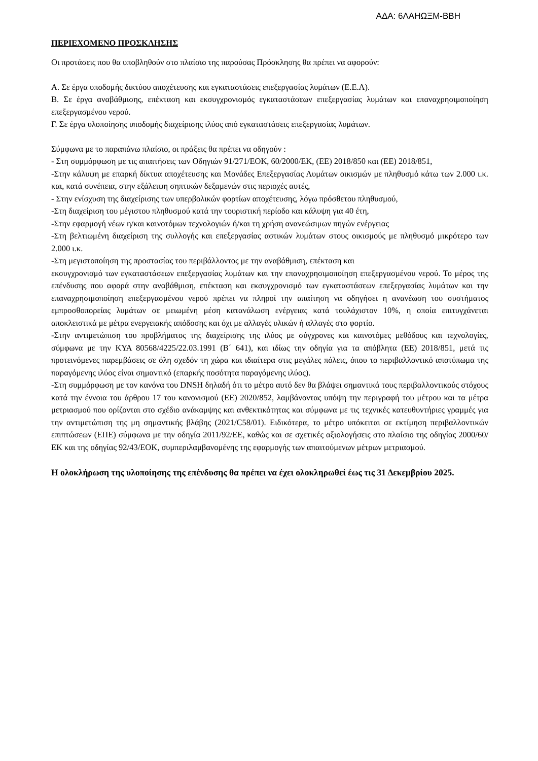ΑΔΑ: 6ΛΑΗΩΞΜ-ΒΒΗ
ΠΕΡΙΕΧΟΜΕΝΟ ΠΡΟΣΚΛΗΣΗΣ
Οι προτάσεις που θα υποβληθούν στο πλαίσιο της παρούσας Πρόσκλησης θα πρέπει να αφορούν:
Α. Σε έργα υποδομής δικτύου αποχέτευσης και εγκαταστάσεις επεξεργασίας λυμάτων (Ε.Ε.Λ).
Β. Σε έργα αναβάθμισης, επέκταση και εκσυγχρονισμός εγκαταστάσεων επεξεργασίας λυμάτων και επαναχρησιμοποίηση επεξεργασμένου νερού.
Γ. Σε έργα υλοποίησης υποδομής διαχείρισης ιλύος από εγκαταστάσεις επεξεργασίας λυμάτων.
Σύμφωνα με το παραπάνω πλαίσιο, οι πράξεις θα πρέπει να οδηγούν :
- Στη συμμόρφωση με τις απαιτήσεις των Οδηγιών 91/271/ΕΟΚ, 60/2000/ΕΚ, (ΕΕ) 2018/850 και (ΕΕ) 2018/851,
-Στην κάλυψη με επαρκή δίκτυα αποχέτευσης και Μονάδες Επεξεργασίας Λυμάτων οικισμών με πληθυσμό κάτω των 2.000 ι.κ. και, κατά συνέπεια, στην εξάλειψη σηπτικών δεξαμενών στις περιοχές αυτές,
- Στην ενίσχυση της διαχείρισης των υπερβολικών φορτίων αποχέτευσης, λόγω πρόσθετου πληθυσμού,
-Στη διαχείριση του μέγιστου πληθυσμού κατά την τουριστική περίοδο και κάλυψη για 40 έτη,
-Στην εφαρμογή νέων η/και καινοτόμων τεχνολογιών ή/και τη χρήση ανανεώσιμων πηγών ενέργειας
-Στη βελτιωμένη διαχείριση της συλλογής και επεξεργασίας αστικών λυμάτων στους οικισμούς με πληθυσμό μικρότερο των 2.000 ι.κ.
-Στη μεγιστοποίηση της προστασίας του περιβάλλοντος με την αναβάθμιση, επέκταση και
εκσυγχρονισμό των εγκαταστάσεων επεξεργασίας λυμάτων και την επαναχρησιμοποίηση επεξεργασμένου νερού. Το μέρος της επένδυσης που αφορά στην αναβάθμιση, επέκταση και εκσυγχρονισμό των εγκαταστάσεων επεξεργασίας λυμάτων και την επαναχρησιμοποίηση επεξεργασμένου νερού πρέπει να πληροί την απαίτηση να οδηγήσει η ανανέωση του συστήματος εμπροσθοπορείας λυμάτων σε μειωμένη μέση κατανάλωση ενέργειας κατά τουλάχιστον 10%, η οποία επιτυγχάνεται αποκλειστικά με μέτρα ενεργειακής απόδοσης και όχι με αλλαγές υλικών ή αλλαγές στο φορτίο.
-Στην αντιμετώπιση του προβλήματος της διαχείρισης της ιλύος με σύγχρονες και καινοτόμες μεθόδους και τεχνολογίες, σύμφωνα με την ΚΥΑ 80568/4225/22.03.1991 (Β΄ 641), και ιδίως την οδηγία για τα απόβλητα (ΕΕ) 2018/851, μετά τις προτεινόμενες παρεμβάσεις σε όλη σχεδόν τη χώρα και ιδιαίτερα στις μεγάλες πόλεις, όπου το περιβαλλοντικό αποτύπωμα της παραγόμενης ιλύος είναι σημαντικό (επαρκής ποσότητα παραγόμενης ιλύος).
-Στη συμμόρφωση με τον κανόνα του DNSH δηλαδή ότι το μέτρο αυτό δεν θα βλάψει σημαντικά τους περιβαλλοντικούς στόχους κατά την έννοια του άρθρου 17 του κανονισμού (ΕΕ) 2020/852, λαμβάνοντας υπόψη την περιγραφή του μέτρου και τα μέτρα μετριασμού που ορίζονται στο σχέδιο ανάκαμψης και ανθεκτικότητας και σύμφωνα με τις τεχνικές κατευθυντήριες γραμμές για την αντιμετώπιση της μη σημαντικής βλάβης (2021/C58/01). Ειδικότερα, το μέτρο υπόκειται σε εκτίμηση περιβαλλοντικών επιπτώσεων (ΕΠΕ) σύμφωνα με την οδηγία 2011/92/ΕΕ, καθώς και σε σχετικές αξιολογήσεις στο πλαίσιο της οδηγίας 2000/60/ΕΚ και της οδηγίας 92/43/ΕΟΚ, συμπεριλαμβανομένης της εφαρμογής των απαιτούμενων μέτρων μετριασμού.
Η ολοκλήρωση της υλοποίησης της επένδυσης θα πρέπει να έχει ολοκληρωθεί έως τις 31 Δεκεμβρίου 2025.